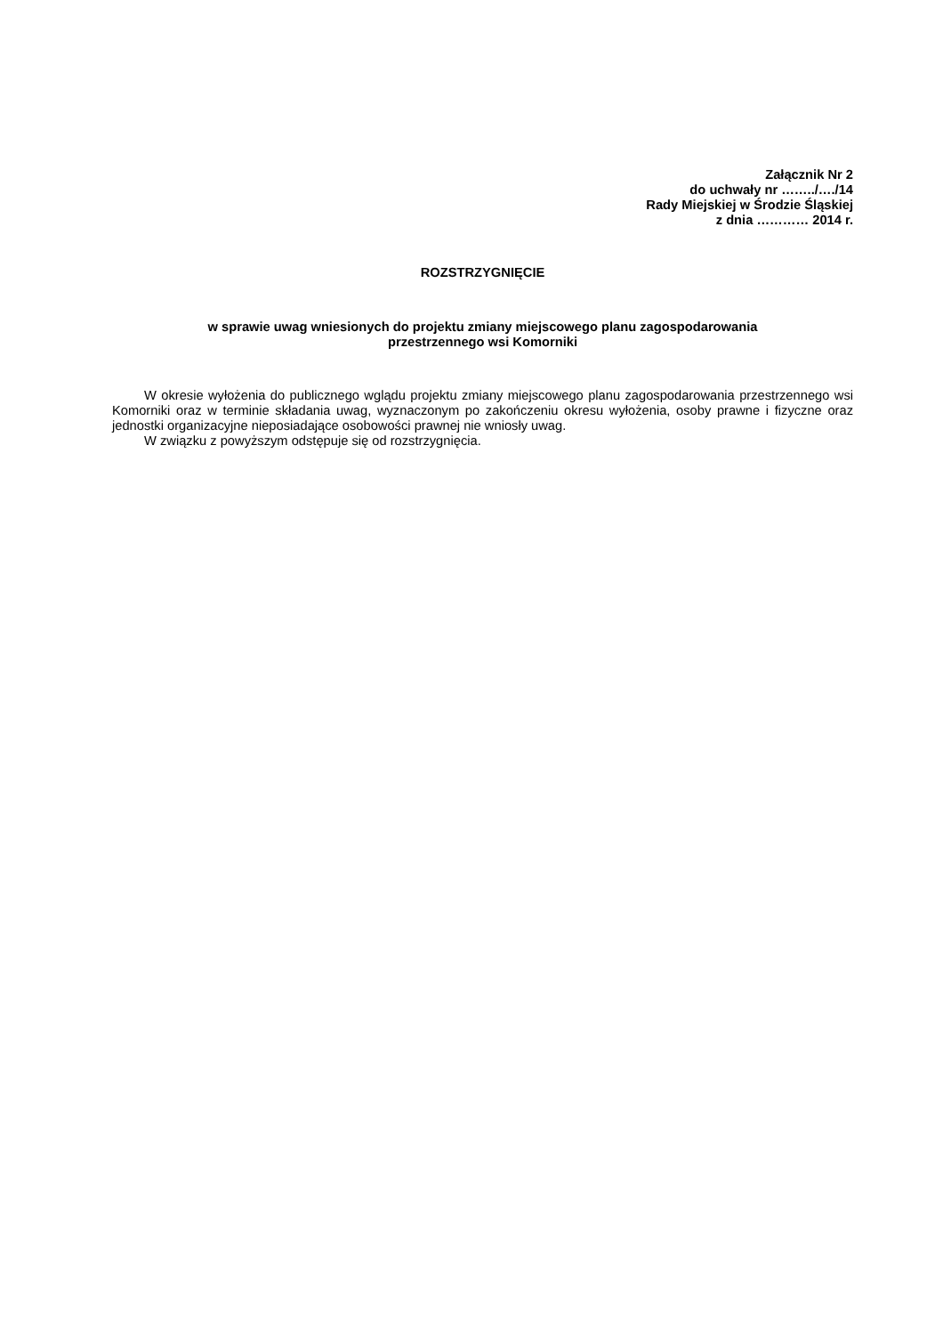Załącznik Nr 2
do uchwały nr ……../…./14
Rady Miejskiej w Środzie Śląskiej
z dnia ………… 2014 r.
ROZSTRZYGNIĘCIE
w sprawie uwag wniesionych do projektu zmiany miejscowego planu zagospodarowania
przestrzennego wsi Komorniki
W okresie wyłożenia do publicznego wglądu projektu zmiany miejscowego planu zagospodarowania przestrzennego wsi Komorniki oraz w terminie składania uwag, wyznaczonym po zakończeniu okresu wyłożenia, osoby prawne i fizyczne oraz jednostki organizacyjne nieposiadające osobowości prawnej nie wniosły uwag.
W związku z powyższym odstępuje się od rozstrzygnięcia.